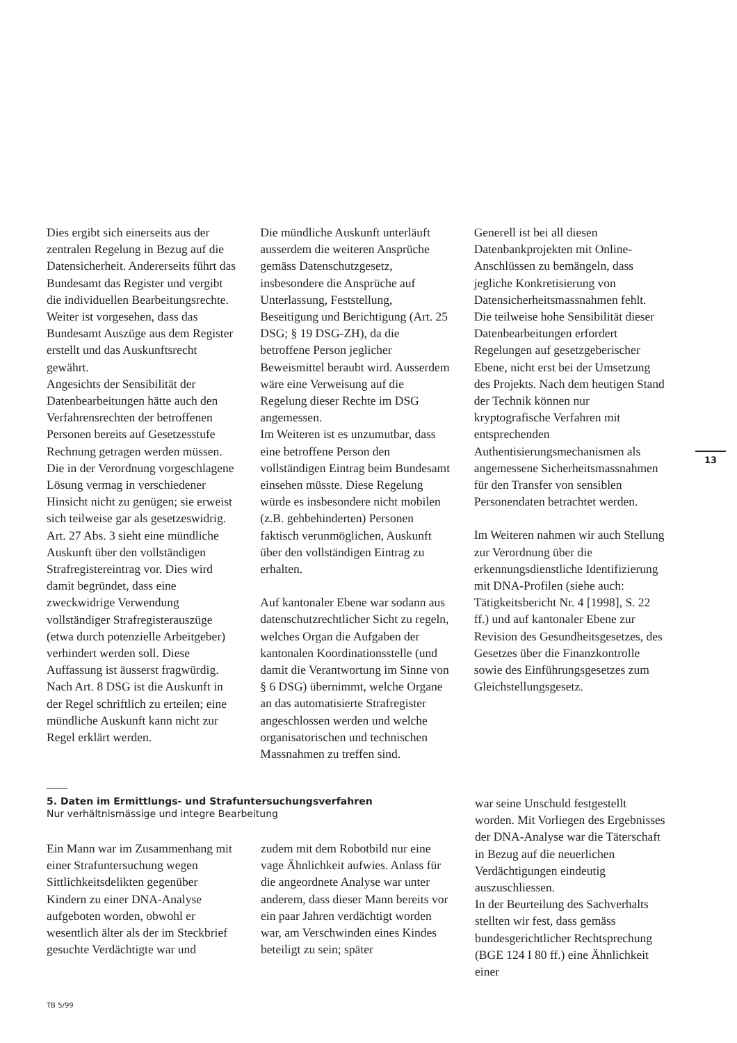Dies ergibt sich einerseits aus der zentralen Regelung in Bezug auf die Datensicherheit. Andererseits führt das Bundesamt das Register und vergibt die individuellen Bearbeitungsrechte. Weiter ist vorgesehen, dass das Bundesamt Auszüge aus dem Register erstellt und das Auskunftsrecht gewährt.
Angesichts der Sensibilität der Datenbearbeitungen hätte auch den Verfahrensrechten der betroffenen Personen bereits auf Gesetzesstufe Rechnung getragen werden müssen. Die in der Verordnung vorgeschlagene Lösung vermag in verschiedener Hinsicht nicht zu genügen; sie erweist sich teilweise gar als gesetzeswidrig.
Art. 27 Abs. 3 sieht eine mündliche Auskunft über den vollständigen Strafregistereintrag vor. Dies wird damit begründet, dass eine zweckwidrige Verwendung vollständiger Strafregisterauszüge (etwa durch potenzielle Arbeitgeber) verhindert werden soll. Diese Auffassung ist äusserst fragwürdig. Nach Art. 8 DSG ist die Auskunft in der Regel schriftlich zu erteilen; eine mündliche Auskunft kann nicht zur Regel erklärt werden.
Die mündliche Auskunft unterläuft ausserdem die weiteren Ansprüche gemäss Datenschutzgesetz, insbesondere die Ansprüche auf Unterlassung, Feststellung, Beseitigung und Berichtigung (Art. 25 DSG; § 19 DSG-ZH), da die betroffene Person jeglicher Beweismittel beraubt wird. Ausserdem wäre eine Verweisung auf die Regelung dieser Rechte im DSG angemessen.
Im Weiteren ist es unzumutbar, dass eine betroffene Person den vollständigen Eintrag beim Bundesamt einsehen müsste. Diese Regelung würde es insbesondere nicht mobilen (z.B. gehbehinderten) Personen faktisch verunmöglichen, Auskunft über den vollständigen Eintrag zu erhalten.
Auf kantonaler Ebene war sodann aus datenschutzrechtlicher Sicht zu regeln, welches Organ die Aufgaben der kantonalen Koordinationsstelle (und damit die Verantwortung im Sinne von § 6 DSG) übernimmt, welche Organe an das automatisierte Strafregister angeschlossen werden und welche organisatorischen und technischen Massnahmen zu treffen sind.
Generell ist bei all diesen Datenbankprojekten mit Online-Anschlüssen zu bemängeln, dass jegliche Konkretisierung von Datensicherheitsmassnahmen fehlt. Die teilweise hohe Sensibilität dieser Datenbearbeitungen erfordert Regelungen auf gesetzgeberischer Ebene, nicht erst bei der Umsetzung des Projekts. Nach dem heutigen Stand der Technik können nur kryptografische Verfahren mit entsprechenden Authentisierungsmechanismen als angemessene Sicherheitsmassnahmen für den Transfer von sensiblen Personendaten betrachtet werden.
Im Weiteren nahmen wir auch Stellung zur Verordnung über die erkennungsdienstliche Identifizierung mit DNA-Profilen (siehe auch: Tätigkeitsbericht Nr. 4 [1998], S. 22 ff.) und auf kantonaler Ebene zur Revision des Gesundheitsgesetzes, des Gesetzes über die Finanzkontrolle sowie des Einführungsgesetzes zum Gleichstellungsgesetz.
13
5. Daten im Ermittlungs- und Strafuntersuchungsverfahren
Nur verhältnismässige und integre Bearbeitung
Ein Mann war im Zusammenhang mit einer Strafuntersuchung wegen Sittlichkeitsdelikten gegenüber Kindern zu einer DNA-Analyse aufgeboten worden, obwohl er wesentlich älter als der im Steckbrief gesuchte Verdächtigte war und
zudem mit dem Robotbild nur eine vage Ähnlichkeit aufwies. Anlass für die angeordnete Analyse war unter anderem, dass dieser Mann bereits vor ein paar Jahren verdächtigt worden war, am Verschwinden eines Kindes beteiligt zu sein; später
war seine Unschuld festgestellt worden. Mit Vorliegen des Ergebnisses der DNA-Analyse war die Täterschaft in Bezug auf die neuerlichen Verdächtigungen eindeutig auszuschliessen.
In der Beurteilung des Sachverhalts stellten wir fest, dass gemäss bundesgerichtlicher Rechtsprechung (BGE 124 I 80 ff.) eine Ähnlichkeit einer
TB 5/99